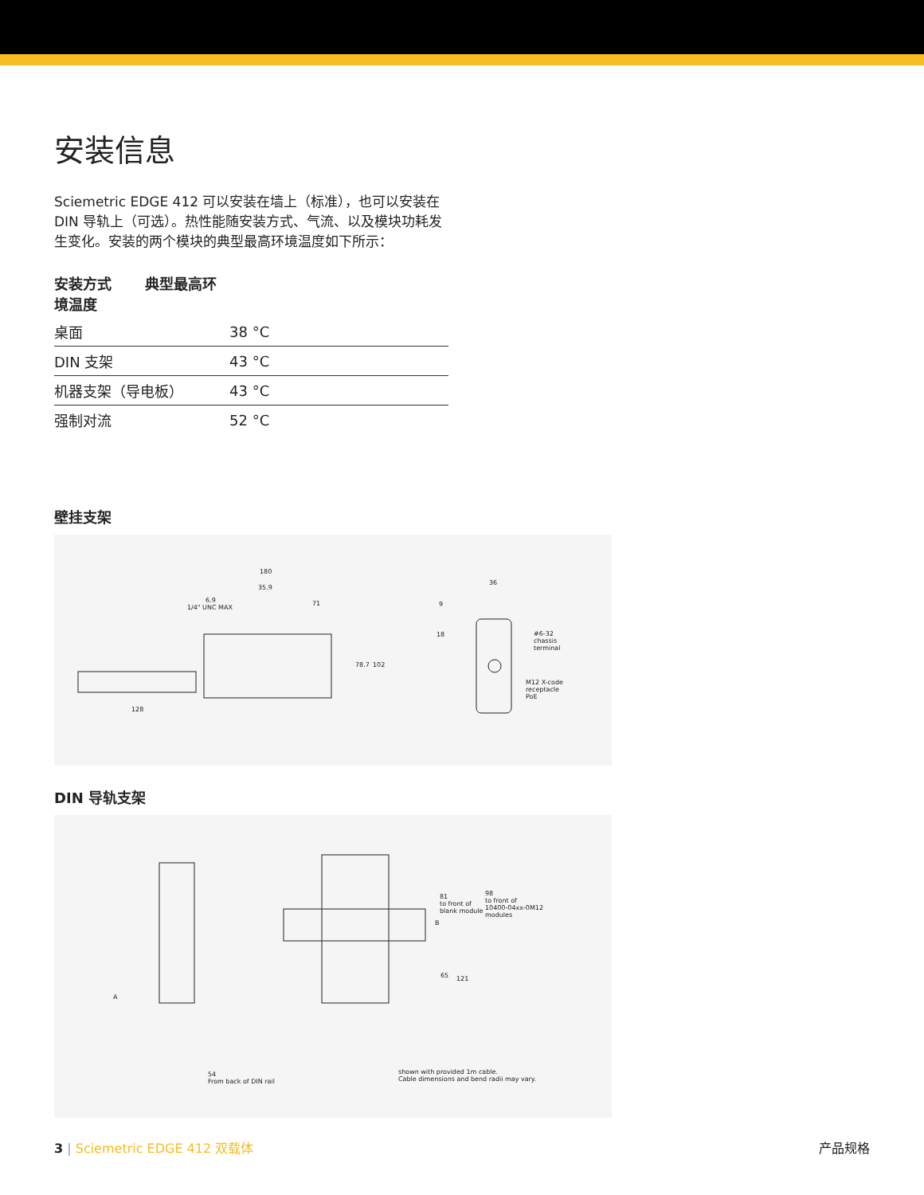安装信息
Sciemetric EDGE 412 可以安装在墙上（标准），也可以安装在 DIN 导轨上（可选）。热性能随安装方式、气流、以及模块功耗发生变化。安装的两个模块的典型最高环境温度如下所示：
| 安装方式 典型最高环境温度 | |
| --- | --- |
| 桌面 | 38 °C |
| DIN 支架 | 43 °C |
| 机器支架（导电板） | 43 °C |
| 强制对流 | 52 °C |
壁挂支架
180
35.9
6.9
1/4" UNC MAX
71
78.7 102
128
36
9
18 #6-32
chassis
terminal
M12 X-code
receptacle
PoE
DIN 导轨支架
A
81
to front of
blank module
B
98
to front of
10400-04xx-0M12
modules
65 121
54
From back of DIN rail
shown with provided 1m cable.
Cable dimensions and bend radii may vary.
3 | Sciemetric EDGE 412 双载体 产品规格